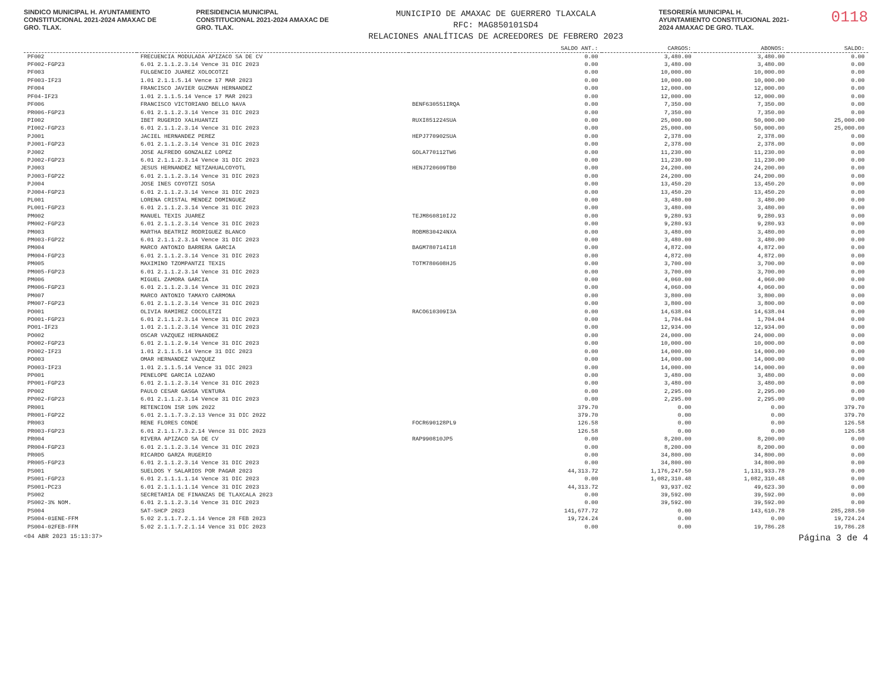SINDICO MUNICIPAL H. AYUNTAMIENTO CONSTITUCIONAL 2021-2024 AMAXAC DE GRO. TLAX.
PRESIDENCIA MUNICIPAL CONSTITUCIONAL 2021-2024 AMAXAC DE GRO. TLAX.
MUNICIPIO DE AMAXAC DE GUERRERO TLAXCALA
RFC: MAG850101SD4
RELACIONES ANALÍTICAS DE ACREEDORES DE FEBRERO 2023
TESORERÍA MUNICIPAL H. AYUNTAMIENTO CONSTITUCIONAL 2021-2024 AMAXAC DE GRO. TLAX.
0118
| | | | SALDO ANT.: | CARGOS: | ABONOS: | SALDO: |
| --- | --- | --- | --- | --- | --- | --- |
| PF002 | FRECUENCIA MODULADA APIZACO SA DE CV | | 0.00 | 3,480.00 | 3,480.00 | 0.00 |
| PF002-FGP23 | 6.01 2.1.1.2.3.14 Vence 31 DIC 2023 | | 0.00 | 3,480.00 | 3,480.00 | 0.00 |
| PF003 | FULGENCIO JUAREZ XOLOCOTZI | | 0.00 | 10,000.00 | 10,000.00 | 0.00 |
| PF003-IF23 | 1.01 2.1.1.5.14 Vence 17 MAR 2023 | | 0.00 | 10,000.00 | 10,000.00 | 0.00 |
| PF004 | FRANCISCO JAVIER GUZMAN HERNANDEZ | | 0.00 | 12,000.00 | 12,000.00 | 0.00 |
| PF04-IF23 | 1.01 2.1.1.5.14 Vence 17 MAR 2023 | | 0.00 | 12,000.00 | 12,000.00 | 0.00 |
| PF006 | FRANCISCO VICTORIANO BELLO NAVA | BENF630551IRQA | 0.00 | 7,350.00 | 7,350.00 | 0.00 |
| PR006-FGP23 | 6.01 2.1.1.2.3.14 Vence 31 DIC 2023 | | 0.00 | 7,350.00 | 7,350.00 | 0.00 |
| PI002 | IBET RUGERIO XALHUANTZI | RUXI851224SUA | 0.00 | 25,000.00 | 50,000.00 | 25,000.00 |
| PI002-FGP23 | 6.01 2.1.1.2.3.14 Vence 31 DIC 2023 | | 0.00 | 25,000.00 | 50,000.00 | 25,000.00 |
| PJ001 | JACIEL HERNANDEZ PEREZ | HEPJ770902SUA | 0.00 | 2,378.00 | 2,378.00 | 0.00 |
| PJ001-FGP23 | 6.01 2.1.1.2.3.14 Vence 31 DIC 2023 | | 0.00 | 2,378.00 | 2,378.00 | 0.00 |
| PJ002 | JOSE ALFREDO GONZALEZ LOPEZ | GOLA770112TW6 | 0.00 | 11,230.00 | 11,230.00 | 0.00 |
| PJ002-FGP23 | 6.01 2.1.1.2.3.14 Vence 31 DIC 2023 | | 0.00 | 11,230.00 | 11,230.00 | 0.00 |
| PJ003 | JESUS HERNANDEZ NETZAHUALCOYOTL | HENJ720609TB0 | 0.00 | 24,200.00 | 24,200.00 | 0.00 |
| PJ003-FGP22 | 6.01 2.1.1.2.3.14 Vence 31 DIC 2023 | | 0.00 | 24,200.00 | 24,200.00 | 0.00 |
| PJ004 | JOSE INES COYOTZI SOSA | | 0.00 | 13,450.20 | 13,450.20 | 0.00 |
| PJ004-FGP23 | 6.01 2.1.1.2.3.14 Vence 31 DIC 2023 | | 0.00 | 13,450.20 | 13,450.20 | 0.00 |
| PL001 | LORENA CRISTAL MENDEZ DOMINGUEZ | | 0.00 | 3,480.00 | 3,480.00 | 0.00 |
| PL001-FGP23 | 6.01 2.1.1.2.3.14 Vence 31 DIC 2023 | | 0.00 | 3,480.00 | 3,480.00 | 0.00 |
| PM002 | MANUEL TEXIS JUAREZ | TEJM860810IJ2 | 0.00 | 9,280.93 | 9,280.93 | 0.00 |
| PM002-FGP23 | 6.01 2.1.1.2.3.14 Vence 31 DIC 2023 | | 0.00 | 9,280.93 | 9,280.93 | 0.00 |
| PM003 | MARTHA BEATRIZ RODRIGUEZ BLANCO | ROBM830424NXA | 0.00 | 3,480.00 | 3,480.00 | 0.00 |
| PM003-FGP22 | 6.01 2.1.1.2.3.14 Vence 31 DIC 2023 | | 0.00 | 3,480.00 | 3,480.00 | 0.00 |
| PM004 | MARCO ANTONIO BARRERA GARCIA | BAGM780714I18 | 0.00 | 4,872.00 | 4,872.00 | 0.00 |
| PM004-FGP23 | 6.01 2.1.1.2.3.14 Vence 31 DIC 2023 | | 0.00 | 4,872.00 | 4,872.00 | 0.00 |
| PM005 | MAXIMINO TZOMPANTZI TEXIS | TOTM780608HJ5 | 0.00 | 3,700.00 | 3,700.00 | 0.00 |
| PM005-FGP23 | 6.01 2.1.1.2.3.14 Vence 31 DIC 2023 | | 0.00 | 3,700.00 | 3,700.00 | 0.00 |
| PM006 | MIGUEL ZAMORA GARCIA | | 0.00 | 4,060.00 | 4,060.00 | 0.00 |
| PM006-FGP23 | 6.01 2.1.1.2.3.14 Vence 31 DIC 2023 | | 0.00 | 4,060.00 | 4,060.00 | 0.00 |
| PM007 | MARCO ANTONIO TAMAYO CARMONA | | 0.00 | 3,800.00 | 3,800.00 | 0.00 |
| PM007-FGP23 | 6.01 2.1.1.2.3.14 Vence 31 DIC 2023 | | 0.00 | 3,800.00 | 3,800.00 | 0.00 |
| PO001 | OLIVIA RAMIREZ COCOLETZI | RACO610309I3A | 0.00 | 14,638.04 | 14,638.04 | 0.00 |
| PO001-FGP23 | 6.01 2.1.1.2.3.14 Vence 31 DIC 2023 | | 0.00 | 1,704.04 | 1,704.04 | 0.00 |
| PO01-IF23 | 1.01 2.1.1.2.3.14 Vence 31 DIC 2023 | | 0.00 | 12,934.00 | 12,934.00 | 0.00 |
| PO002 | OSCAR VAZQUEZ HERNANDEZ | | 0.00 | 24,000.00 | 24,000.00 | 0.00 |
| PO002-FGP23 | 6.01 2.1.1.2.9.14 Vence 31 DIC 2023 | | 0.00 | 10,000.00 | 10,000.00 | 0.00 |
| PO002-IF23 | 1.01 2.1.1.5.14 Vence 31 DIC 2023 | | 0.00 | 14,000.00 | 14,000.00 | 0.00 |
| PO003 | OMAR HERNANDEZ VAZQUEZ | | 0.00 | 14,000.00 | 14,000.00 | 0.00 |
| PO003-IF23 | 1.01 2.1.1.5.14 Vence 31 DIC 2023 | | 0.00 | 14,000.00 | 14,000.00 | 0.00 |
| PP001 | PENELOPE GARCIA LOZANO | | 0.00 | 3,480.00 | 3,480.00 | 0.00 |
| PP001-FGP23 | 6.01 2.1.1.2.3.14 Vence 31 DIC 2023 | | 0.00 | 3,480.00 | 3,480.00 | 0.00 |
| PP002 | PAULO CESAR GASGA VENTURA | | 0.00 | 2,295.00 | 2,295.00 | 0.00 |
| PP002-FGP23 | 6.01 2.1.1.2.3.14 Vence 31 DIC 2023 | | 0.00 | 2,295.00 | 2,295.00 | 0.00 |
| PR001 | RETENCION ISR 10% 2022 | | 379.70 | 0.00 | 0.00 | 379.70 |
| PR001-FGP22 | 6.01 2.1.1.7.3.2.13 Vence 31 DIC 2022 | | 379.70 | 0.00 | 0.00 | 379.70 |
| PR003 | RENE FLORES CONDE | FOCR690128PL9 | 126.58 | 0.00 | 0.00 | 126.58 |
| PR003-FGP23 | 6.01 2.1.1.7.3.2.14 Vence 31 DIC 2023 | | 126.58 | 0.00 | 0.00 | 126.58 |
| PR004 | RIVERA APIZACO SA DE CV | RAP990810JP5 | 0.00 | 8,200.00 | 8,200.00 | 0.00 |
| PR004-FGP23 | 6.01 2.1.1.2.3.14 Vence 31 DIC 2023 | | 0.00 | 8,200.00 | 8,200.00 | 0.00 |
| PR005 | RICARDO GARZA RUGERIO | | 0.00 | 34,800.00 | 34,800.00 | 0.00 |
| PR005-FGP23 | 6.01 2.1.1.2.3.14 Vence 31 DIC 2023 | | 0.00 | 34,800.00 | 34,800.00 | 0.00 |
| PS001 | SUELDOS Y SALARIOS POR PAGAR 2023 | | 44,313.72 | 1,176,247.50 | 1,131,933.78 | 0.00 |
| PS001-FGP23 | 6.01 2.1.1.1.1.14 Vence 31 DIC 2023 | | 0.00 | 1,082,310.48 | 1,082,310.48 | 0.00 |
| PS001-PC23 | 6.01 2.1.1.1.1.14 Vence 31 DIC 2023 | | 44,313.72 | 93,937.02 | 49,623.30 | 0.00 |
| PS002 | SECRETARIA DE FINANZAS DE TLAXCALA 2023 | | 0.00 | 39,592.00 | 39,592.00 | 0.00 |
| PS002-3% NOM. | 6.01 2.1.1.2.3.14 Vence 31 DIC 2023 | | 0.00 | 39,592.00 | 39,592.00 | 0.00 |
| PS004 | SAT-SHCP 2023 | | 141,677.72 | 0.00 | 143,610.78 | 285,288.50 |
| PS004-01ENE-FFM | 5.02 2.1.1.7.2.1.14 Vence 28 FEB 2023 | | 19,724.24 | 0.00 | 0.00 | 19,724.24 |
| PS004-02FEB-FFM | 5.02 2.1.1.7.2.1.14 Vence 31 DIC 2023 | | 0.00 | 0.00 | 19,786.28 | 19,786.28 |
<04 ABR 2023 15:13:37> Página 3 de 4